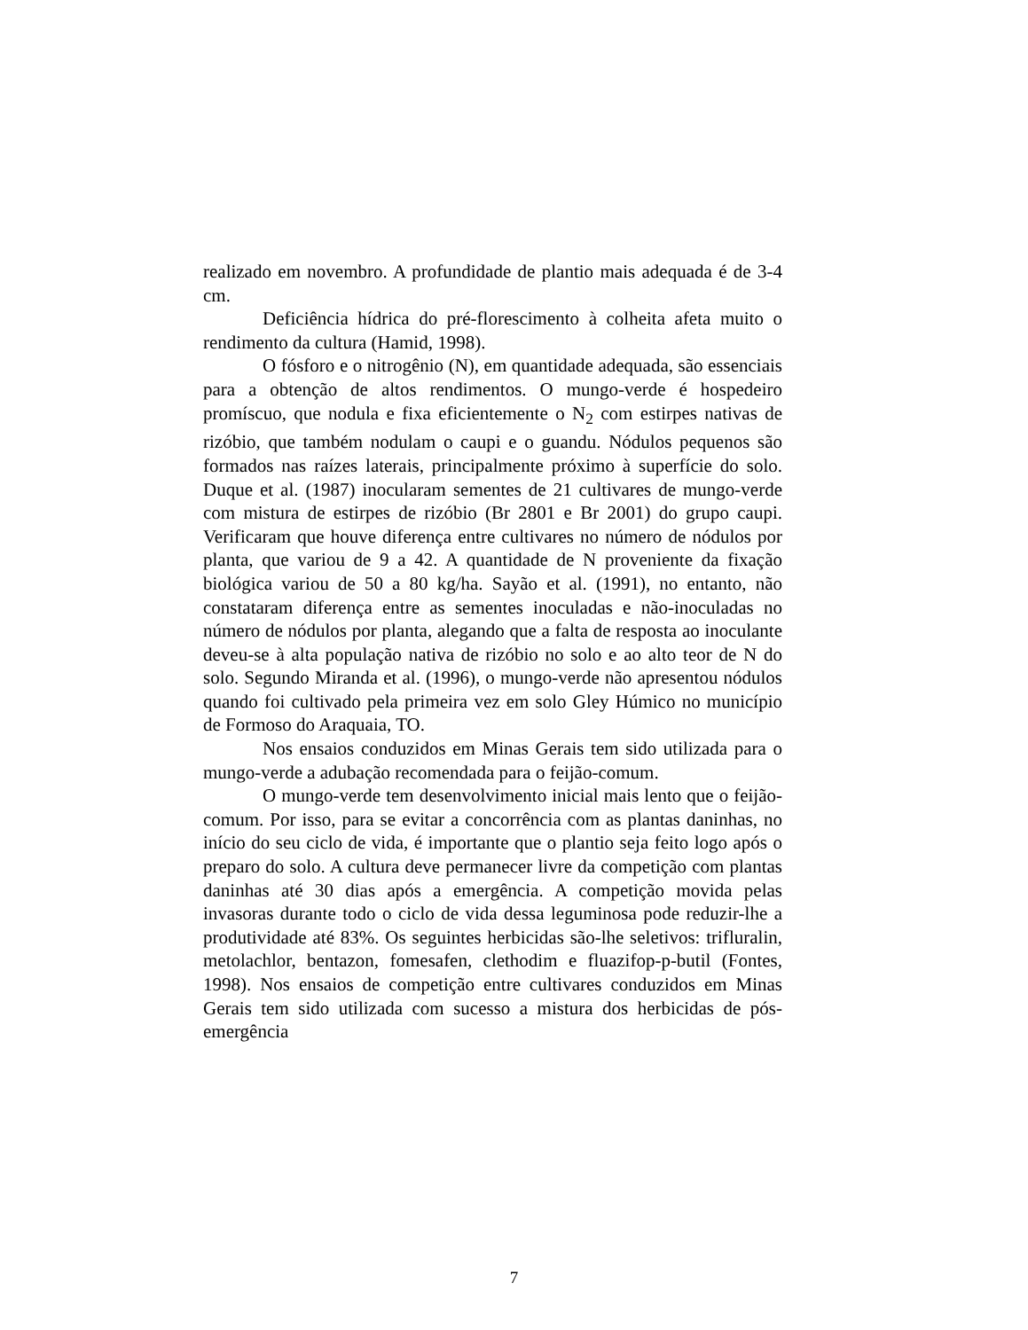realizado em novembro. A profundidade de plantio mais adequada é de 3-4 cm.
Deficiência hídrica do pré-florescimento à colheita afeta muito o rendimento da cultura (Hamid, 1998).
O fósforo e o nitrogênio (N), em quantidade adequada, são essenciais para a obtenção de altos rendimentos. O mungo-verde é hospedeiro promíscuo, que nodula e fixa eficientemente o N<sub>2</sub> com estirpes nativas de rizóbio, que também nodulam o caupi e o guandu. Nódulos pequenos são formados nas raízes laterais, principalmente próximo à superfície do solo. Duque et al. (1987) inocularam sementes de 21 cultivares de mungo-verde com mistura de estirpes de rizóbio (Br 2801 e Br 2001) do grupo caupi. Verificaram que houve diferença entre cultivares no número de nódulos por planta, que variou de 9 a 42. A quantidade de N proveniente da fixação biológica variou de 50 a 80 kg/ha. Sayão et al. (1991), no entanto, não constataram diferença entre as sementes inoculadas e não-inoculadas no número de nódulos por planta, alegando que a falta de resposta ao inoculante deveu-se à alta população nativa de rizóbio no solo e ao alto teor de N do solo. Segundo Miranda et al. (1996), o mungo-verde não apresentou nódulos quando foi cultivado pela primeira vez em solo Gley Húmico no município de Formoso do Araquaia, TO.
Nos ensaios conduzidos em Minas Gerais tem sido utilizada para o mungo-verde a adubação recomendada para o feijão-comum.
O mungo-verde tem desenvolvimento inicial mais lento que o feijão-comum. Por isso, para se evitar a concorrência com as plantas daninhas, no início do seu ciclo de vida, é importante que o plantio seja feito logo após o preparo do solo. A cultura deve permanecer livre da competição com plantas daninhas até 30 dias após a emergência. A competição movida pelas invasoras durante todo o ciclo de vida dessa leguminosa pode reduzir-lhe a produtividade até 83%. Os seguintes herbicidas são-lhe seletivos: trifluralin, metolachlor, bentazon, fomesafen, clethodim e fluazifop-p-butil (Fontes, 1998). Nos ensaios de competição entre cultivares conduzidos em Minas Gerais tem sido utilizada com sucesso a mistura dos herbicidas de pós-emergência
7